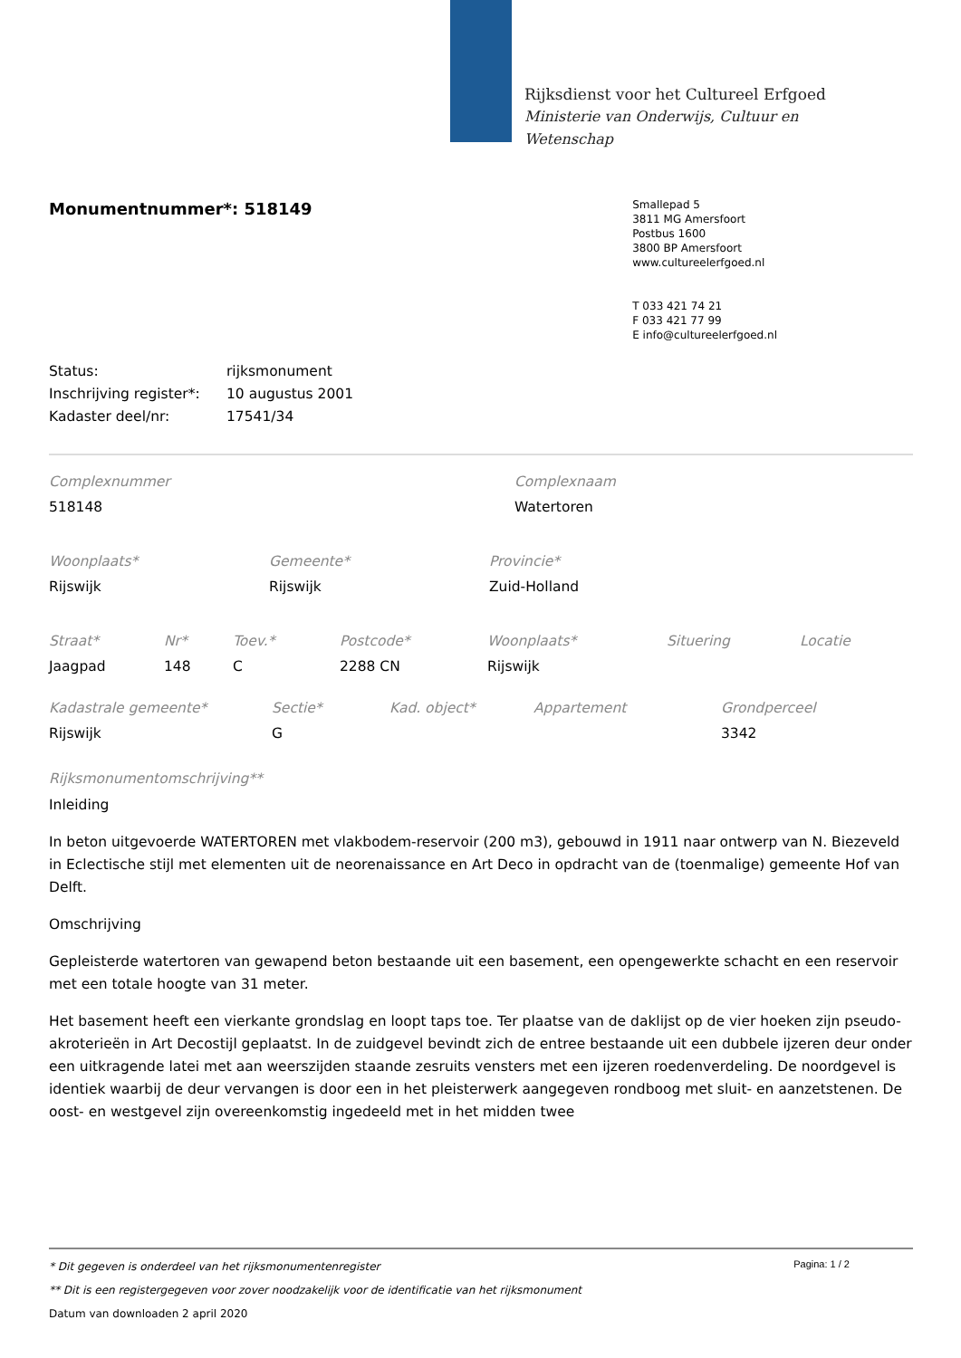Rijksdienst voor het Cultureel Erfgoed
Ministerie van Onderwijs, Cultuur en
Wetenschap
Monumentnummer*: 518149
Smallepad 5
3811 MG Amersfoort
Postbus 1600
3800 BP Amersfoort
www.cultureelerfgoed.nl
T 033 421 74 21
F 033 421 77 99
E info@cultureelerfgoed.nl
| Status: | rijksmonument |
| Inschrijving register*: | 10 augustus 2001 |
| Kadaster deel/nr: | 17541/34 |
| Complexnummer | Complexnaam |
| 518148 | Watertoren |
| Woonplaats* | Gemeente* | Provincie* |
| Rijswijk | Rijswijk | Zuid-Holland |
| Straat* | Nr* | Toev.* | Postcode* | Woonplaats* | Situering | Locatie |
| Jaagpad | 148 | C | 2288 CN | Rijswijk | | |
| Kadastrale gemeente* | Sectie* | Kad. object* | Appartement | Grondperceel |
| Rijswijk | G | | | 3342 |
Rijksmonumentomschrijving**
Inleiding
In beton uitgevoerde WATERTOREN met vlakbodem-reservoir (200 m3), gebouwd in 1911 naar ontwerp van N. Biezeveld in Eclectische stijl met elementen uit de neorenaissance en Art Deco in opdracht van de (toenmalige) gemeente Hof van Delft.
Omschrijving
Gepleisterde watertoren van gewapend beton bestaande uit een basement, een opengewerkte schacht en een reservoir met een totale hoogte van 31 meter.
Het basement heeft een vierkante grondslag en loopt taps toe. Ter plaatse van de daklijst op de vier hoeken zijn pseudo-akroterieën in Art Decostijl geplaatst. In de zuidgevel bevindt zich de entree bestaande uit een dubbele ijzeren deur onder een uitkragende latei met aan weerszijden staande zesruits vensters met een ijzeren roedenverdeling. De noordgevel is identiek waarbij de deur vervangen is door een in het pleisterwerk aangegeven rondboog met sluit- en aanzetstenen. De oost- en westgevel zijn overeenkomstig ingedeeld met in het midden twee
Pagina: 1 / 2
* Dit gegeven is onderdeel van het rijksmonumentenregister
** Dit is een registergegeven voor zover noodzakelijk voor de identificatie van het rijksmonument
Datum van downloaden 2 april 2020